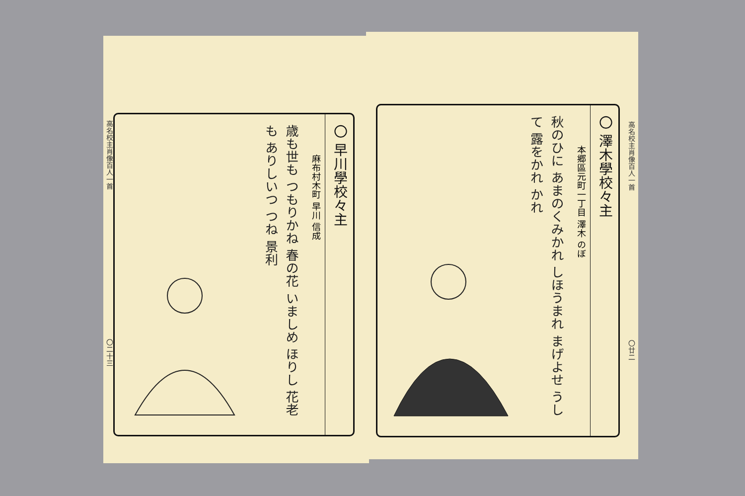高名校主肖像百人一首
〇二十三
〇 早川學校々主
麻布村木町 早川 信成
歳も世も つもりかね 春の花 いましめ ほりし 花老も ありしいつ つね 景利
高名校主肖像百人一首
〇廿二
〇 澤木學校々主
本郷區元町一丁目 澤木 のぼ
秋のひに あまのくみかれ しほうまれ まげよせ うして 露をかれ かれ